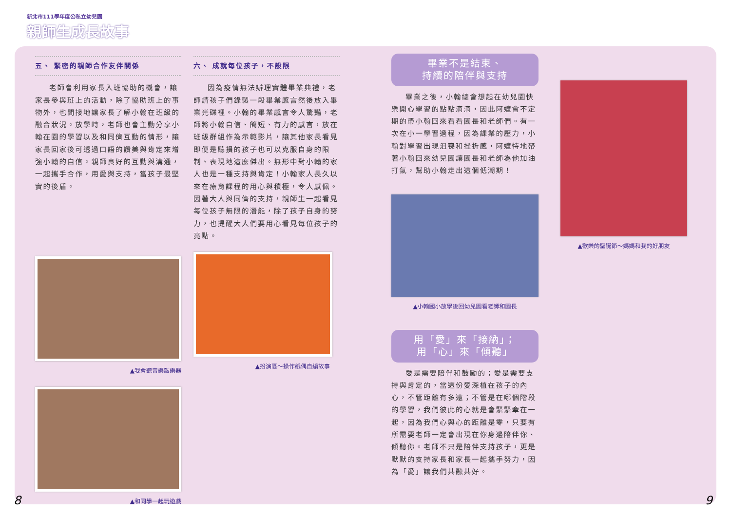新北市111學年度公私立幼兒園
親師生成長故事
五、 緊密的親師合作友伴關係
老師會利用家長入班協助的機會，讓家長參與班上的活動，除了協助班上的事物外，也間接地讓家長了解小翰在班級的融合狀況。放學時，老師也會主動分享小翰在園的學習以及和同儕互動的情形，讓家長回家後可透過口語的讚美與肯定來增強小翰的自信。親師良好的互動與溝通，一起攜手合作，用愛與支持，當孩子最堅實的後盾。
▲我會聽音樂敲樂器
▲和同學一起玩遊戲
六、 成就每位孩子，不設限
因為疫情無法辦理實體畢業典禮，老師請孩子們錄製一段畢業感言然後放入畢業光碟裡。小翰的畢業感言令人驚豔，老師將小翰自信、簡短、有力的感言，放在班級群組作為示範影片，讓其他家長看見即便是聽損的孩子也可以克服自身的限制、表現地這麼傑出。無形中對小翰的家人也是一種支持與肯定！小翰家人長久以來在療育課程的用心與積極，令人感佩。因著大人與同儕的支持，親師生一起看見每位孩子無限的潛能，除了孩子自身的努力，也提醒大人們要用心看見每位孩子的亮點。
▲扮演區～操作紙偶自編故事
畢業不是結束、
持續的陪伴與支持
畢業之後，小翰總會想起在幼兒園快樂開心學習的點點滴滴，因此阿嬤會不定期的帶小翰回來看看園長和老師們。有一次在小一學習過程，因為課業的壓力，小翰對學習出現沮喪和挫折感，阿嬤特地帶著小翰回來幼兒園讓園長和老師為他加油打氣，幫助小翰走出這個低潮期！
▲小翰國小放學後回幼兒園看老師和園長
用「愛」來「接納」；
用「心」來「傾聽」
愛是需要陪伴和鼓勵的；愛是需要支持與肯定的，當這份愛深植在孩子的內心，不管距離有多遠；不管是在哪個階段的學習，我們彼此的心就是會緊緊牽在一起，因為我們心與心的距離是零，只要有所需要老師一定會出現在你身邊陪伴你、傾聽你。老師不只是陪伴支持孩子，更是默默的支持家長和家長一起攜手努力，因為「愛」讓我們共融共好。
▲歡樂的聖誕節～媽媽和我的好朋友
8 9